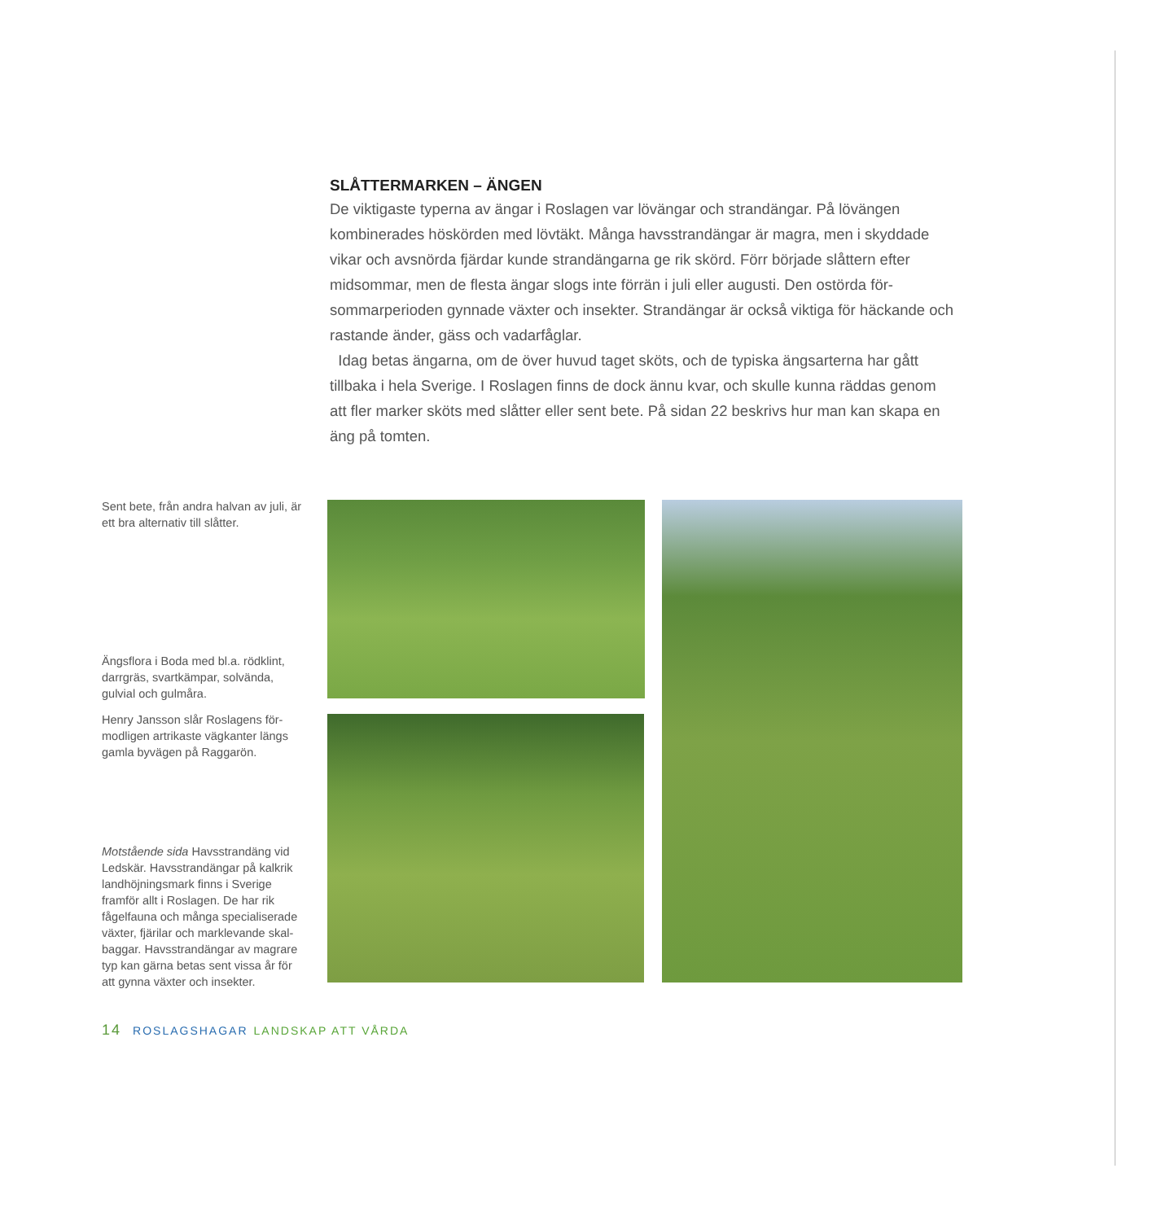SLÅTTERMARKEN – ÄNGEN
De viktigaste typerna av ängar i Roslagen var lövängar och strandängar. På lövängen kombinerades höskörden med lövtäkt. Många havsstrandängar är magra, men i skyddade vikar och avsnörda fjärdar kunde strandängarna ge rik skörd. Förr började slåttern efter midsommar, men de flesta ängar slogs inte förrän i juli eller augusti. Den ostörda för­sommarperioden gynnade växter och insekter. Strandängar är också viktiga för häckande och rastande änder, gäss och vadarfåglar.
Idag betas ängarna, om de över huvud taget sköts, och de typiska ängsarterna har gått tillbaka i hela Sverige. I Roslagen finns de dock ännu kvar, och skulle kunna räd­das genom att fler marker sköts med slåtter eller sent bete. På sidan 22 beskrivs hur man kan skapa en äng på tomten.
Sent bete, från andra halvan av juli, är ett bra alternativ till slåtter.
Ängsflora i Boda med bl.a. rödklint, darrgräs, svartkämpar, solvända, gulvial och gulmåra.
Henry Jansson slår Roslagens för­modligen artrikaste vägkanter längs gamla byvägen på Raggarön.
Motstående sida Havsstrandäng vid Ledskär. Havsstrandängar på kalkrik landhöjningsmark finns i Sverige framför allt i Roslagen. De har rik fågelfauna och många specialiserade växter, fjärilar och marklevande skal­baggar. Havsstrandängar av magrare typ kan gärna betas sent vissa år för att gynna växter och insekter.
14 ROSLAGSHAGAR LANDSKAP ATT VÅRDA